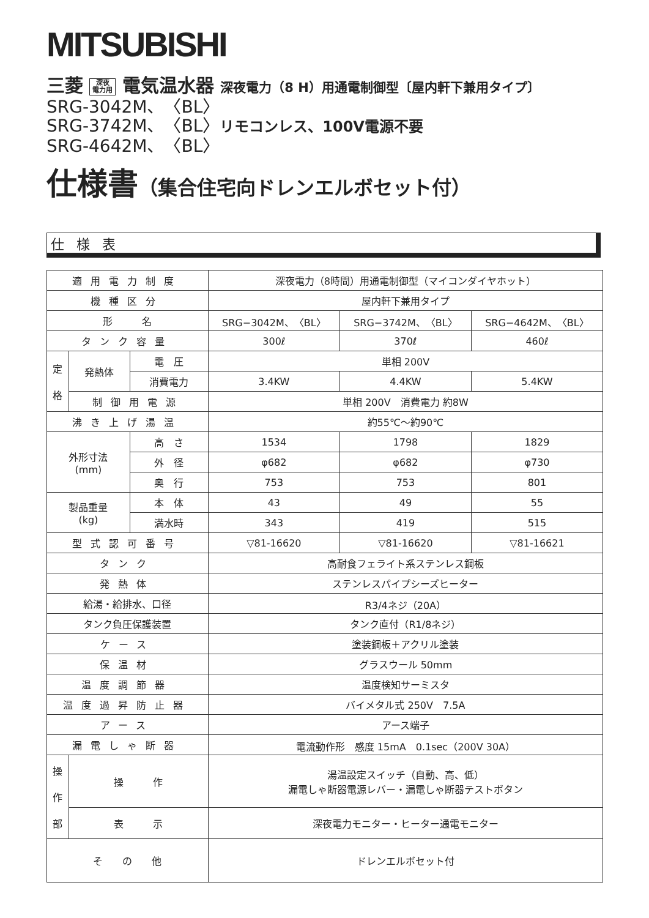MITSUBISHI
三菱 深夜
電力用 電気温水器 深夜電力（8 H）用通電制御型〔屋内軒下兼用タイプ〕
SRG-3042M、〈BL〉
SRG-3742M、〈BL〉リモコンレス、100V電源不要
SRG-4642M、〈BL〉
仕様書（集合住宅向ドレンエルボセット付）
仕様表
| 適用電力制度 | | | 深夜電力（8時間）用通電制御型（マイコンダイヤホット） | | |
| 機種区分 | | | 屋内軒下兼用タイプ | | |
| 形 名 | | | SRG−3042M、〈BL〉 | SRG−3742M、〈BL〉 | SRG−4642M、〈BL〉 |
| タンク容量 | | | 300ℓ | 370ℓ | 460ℓ |
| 定 格 | 発熱体 | 電 圧 | 単相 200V | | |
| | | 消費電力 | 3.4KW | 4.4KW | 5.4KW |
| | 制御用電源 | | 単相 200V 消費電力 約8W | | |
| 沸き上げ湯温 | | | 約55℃～約90℃ | | |
| 外形寸法 (mm) | | 高 さ | 1534 | 1798 | 1829 |
| | | 外 径 | φ682 | φ682 | φ730 |
| | | 奥 行 | 753 | 753 | 801 |
| 製品重量 (kg) | | 本 体 | 43 | 49 | 55 |
| | | 満水時 | 343 | 419 | 515 |
| 型式認可番号 | | | ▽81-16620 | ▽81-16620 | ▽81-16621 |
| タンク | | | 高耐食フェライト系ステンレス鋼板 | | |
| 発熱体 | | | ステンレスパイプシーズヒーター | | |
| 給湯・給排水、口径 | | | R3/4ネジ（20A） | | |
| タンク負圧保護装置 | | | タンク直付（R1/8ネジ） | | |
| ケース | | | 塗装鋼板＋アクリル塗装 | | |
| 保温材 | | | グラスウール 50mm | | |
| 温度調節器 | | | 温度検知サーミスタ | | |
| 温度過昇防止器 | | | バイメタル式 250V 7.5A | | |
| アース | | | アース端子 | | |
| 漏電しゃ断器 | | | 電流動作形 感度 15mA 0.1sec（200V 30A） | | |
| 操 作 部 | 操 作 | | 湯温設定スイッチ（自動、高、低） 漏電しゃ断器電源レバー・漏電しゃ断器テストボタン | | |
| | 表 示 | | 深夜電力モニター・ヒーター通電モニター | | |
| そ の 他 | | | ドレンエルボセット付 | | |